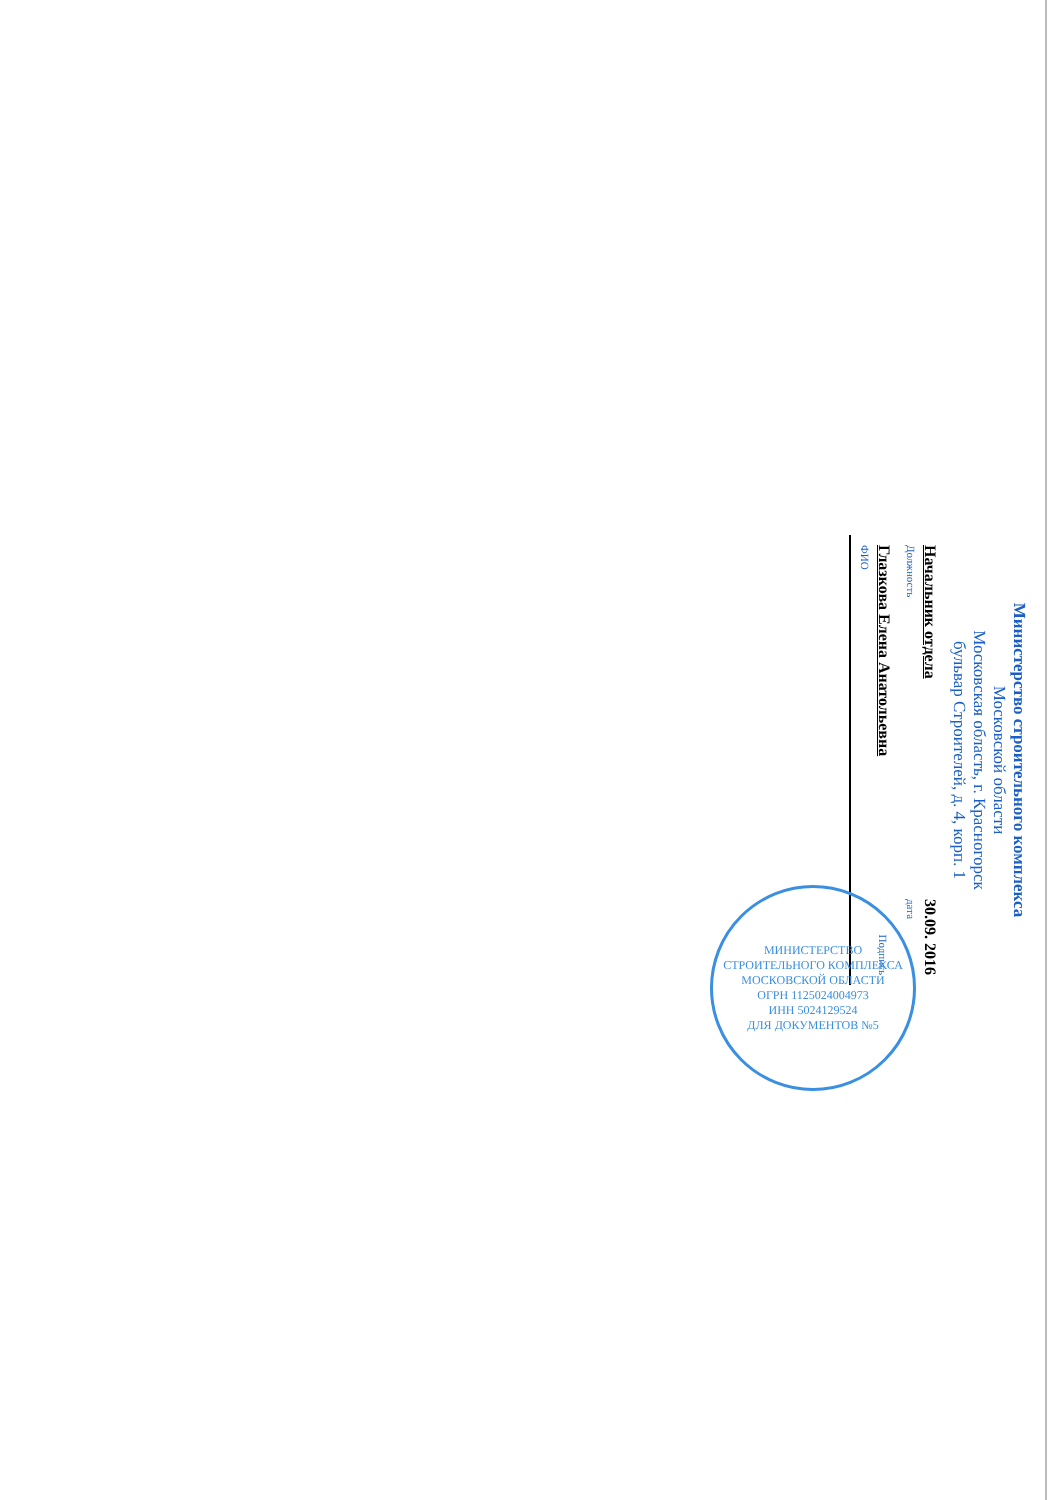Министерство строительного комплекса
Московской области
Московская область, г. Красногорск
бульвар Строителей, д. 4, корп. 1
Начальник отдела
Должность
30.09. 2016
дата
Глазкова Елена Анатольевна
ФИО
Подпись
МИНИСТЕРСТВО СТРОИТЕЛЬНОГО КОМПЛЕКСА МОСКОВСКОЙ ОБЛАСТИ
ОГРН 1125024004973
ИНН 5024129524
ДЛЯ ДОКУМЕНТОВ №5